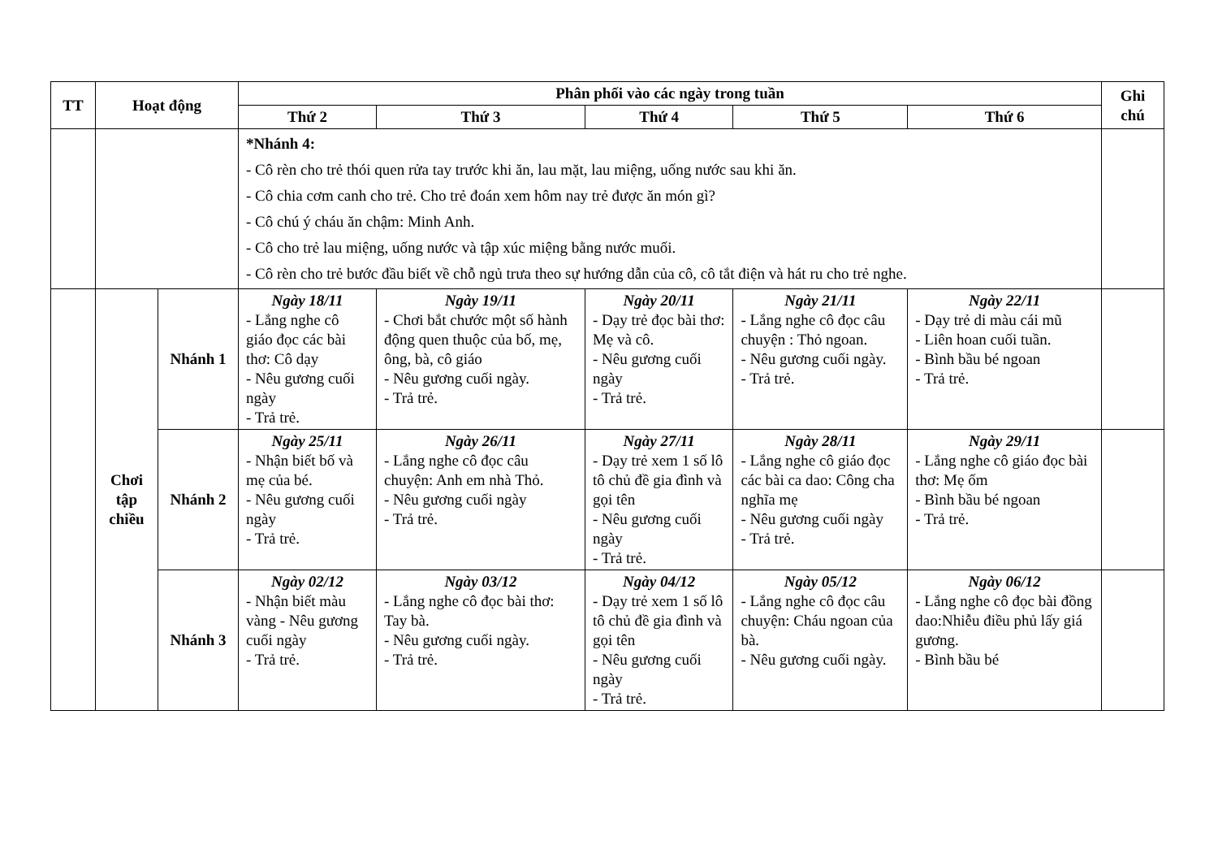| TT | Hoạt động | | Phân phối vào các ngày trong tuần | | | | | Ghi chú |
| --- | --- | --- | --- | --- | --- | --- | --- | --- |
| | | | Thứ 2 | Thứ 3 | Thứ 4 | Thứ 5 | Thứ 6 | |
| | | | *Nhánh 4: - Cô rèn cho trẻ thói quen rửa tay trước khi ăn, lau mặt, lau miệng, uống nước sau khi ăn. - Cô chia cơm canh cho trẻ. Cho trẻ đoán xem hôm nay trẻ được ăn món gì? - Cô chú ý cháu ăn chậm: Minh Anh. - Cô cho trẻ lau miệng, uống nước và tập xúc miệng bằng nước muối. - Cô rèn cho trẻ bước đầu biết về chỗ ngủ trưa theo sự hướng dẫn của cô, cô tắt điện và hát ru cho trẻ nghe. | | | | | |
| | Chơi tập chiều | Nhánh 1 | Ngày 18/11 - Lắng nghe cô giáo đọc các bài thơ: Cô dạy - Nêu gương cuối ngày - Trả trẻ. | Ngày 19/11 - Chơi bắt chước một số hành động quen thuộc của bố, mẹ, ông, bà, cô giáo - Nêu gương cuối ngày. - Trả trẻ. | Ngày 20/11 - Dạy trẻ đọc bài thơ: Mẹ và cô. - Nêu gương cuối ngày - Trả trẻ. | Ngày 21/11 - Lắng nghe cô đọc câu chuyện : Thỏ ngoan. - Nêu gương cuối ngày. - Trả trẻ. | Ngày 22/11 - Dạy trẻ di màu cái mũ - Liên hoan cuối tuần. - Bình bầu bé ngoan - Trả trẻ. | |
| | | Nhánh 2 | Ngày 25/11 - Nhận biết bố và mẹ của bé. - Nêu gương cuối ngày - Trả trẻ. | Ngày 26/11 - Lắng nghe cô đọc câu chuyện: Anh em nhà Thỏ. - Nêu gương cuối ngày - Trả trẻ. | Ngày 27/11 - Dạy trẻ xem 1 số lô tô chủ đề gia đình và gọi tên - Nêu gương cuối ngày - Trả trẻ. | Ngày 28/11 - Lắng nghe cô giáo đọc các bài ca dao: Công cha nghĩa mẹ - Nêu gương cuối ngày - Trả trẻ. | Ngày 29/11 - Lắng nghe cô giáo đọc bài thơ: Mẹ ốm - Bình bầu bé ngoan - Trả trẻ. | |
| | | Nhánh 3 | Ngày 02/12 - Nhận biết màu vàng - Nêu gương cuối ngày - Trả trẻ. | Ngày 03/12 - Lắng nghe cô đọc bài thơ: Tay bà. - Nêu gương cuối ngày. - Trả trẻ. | Ngày 04/12 - Dạy trẻ xem 1 số lô tô chủ đề gia đình và gọi tên - Nêu gương cuối ngày - Trả trẻ. | Ngày 05/12 - Lắng nghe cô đọc câu chuyện: Cháu ngoan của bà. - Nêu gương cuối ngày. | Ngày 06/12 - Lắng nghe cô đọc bài đồng dao:Nhiễu điều phủ lấy giá gương. - Bình bầu bé | |